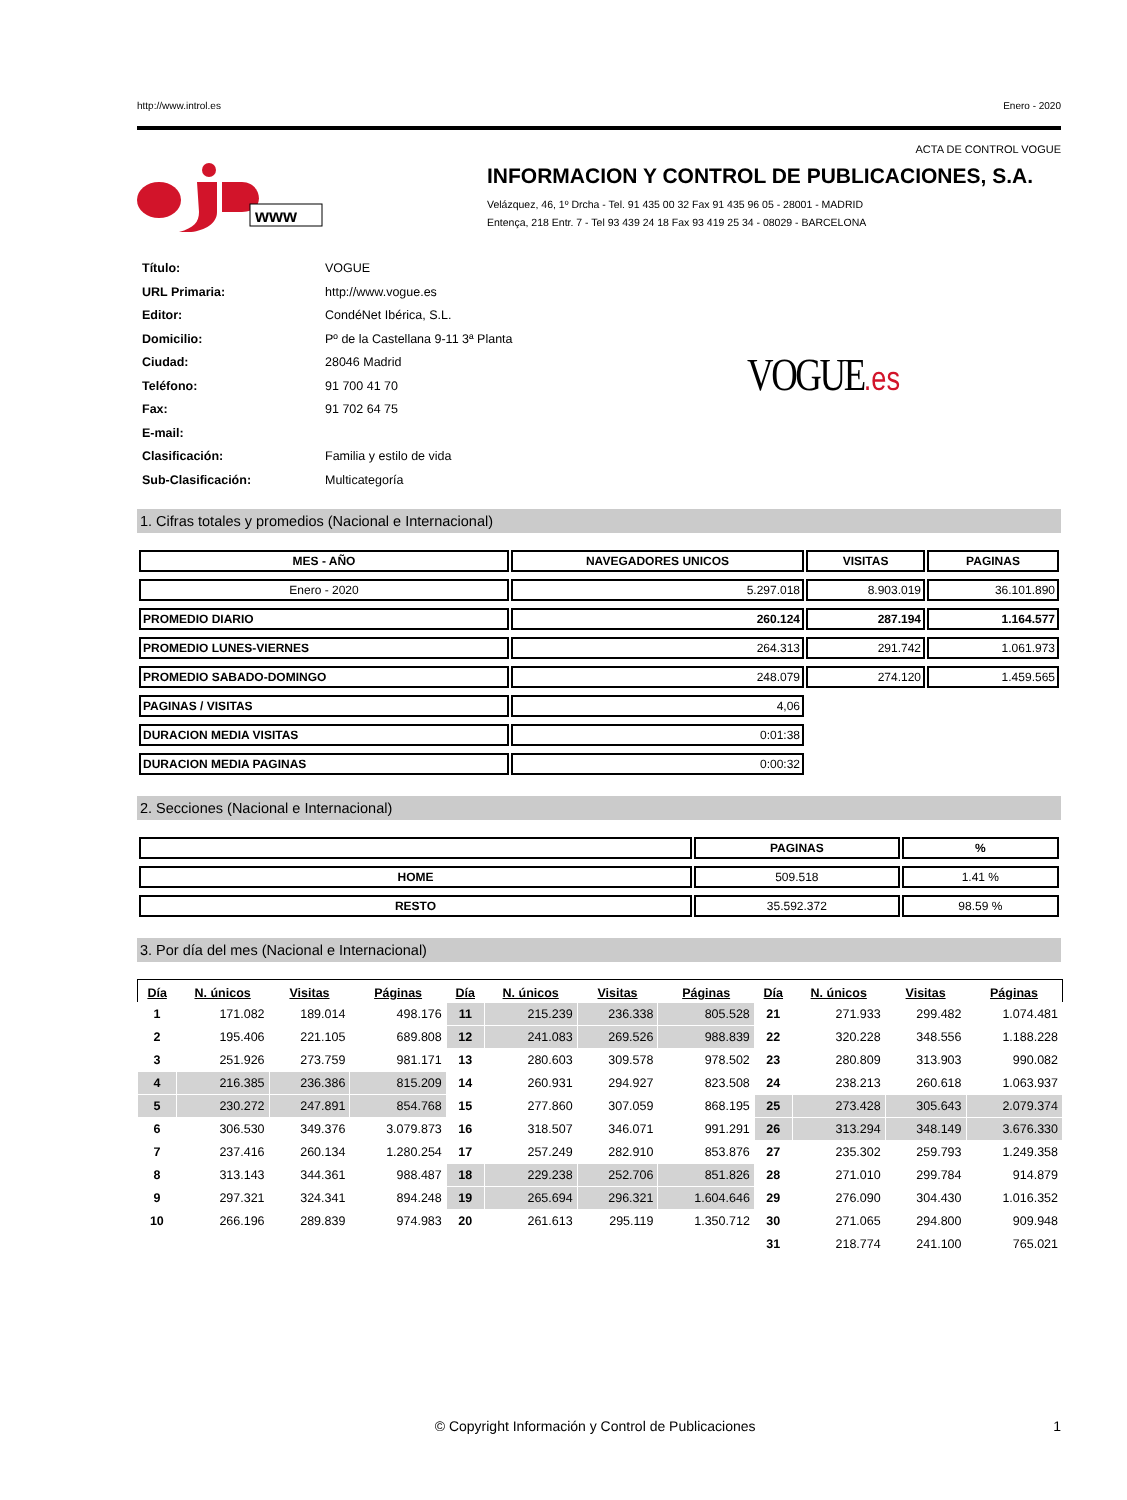http://www.introl.es Enero - 2020
ACTA DE CONTROL VOGUE
www
INFORMACION Y CONTROL DE PUBLICACIONES, S.A.
Velázquez, 46, 1º Drcha - Tel. 91 435 00 32 Fax 91 435 96 05 - 28001 - MADRID
Entença, 218 Entr. 7 - Tel 93 439 24 18 Fax 93 419 25 34 - 08029 - BARCELONA
| Título: | VOGUE |
| URL Primaria: | http://www.vogue.es |
| Editor: | CondéNet Ibérica, S.L. |
| Domicilio: | Pº de la Castellana 9-11 3ª Planta |
| Ciudad: | 28046 Madrid |
| Teléfono: | 91 700 41 70 |
| Fax: | 91 702 64 75 |
| E-mail: | |
| Clasificación: | Familia y estilo de vida |
| Sub-Clasificación: | Multicategoría |
VOGUE.es
1. Cifras totales y promedios (Nacional e Internacional)
| MES - AÑO | NAVEGADORES UNICOS | VISITAS | PAGINAS |
| --- | --- | --- | --- |
| Enero - 2020 | 5.297.018 | 8.903.019 | 36.101.890 |
| PROMEDIO DIARIO | 260.124 | 287.194 | 1.164.577 |
| PROMEDIO LUNES-VIERNES | 264.313 | 291.742 | 1.061.973 |
| PROMEDIO SABADO-DOMINGO | 248.079 | 274.120 | 1.459.565 |
| PAGINAS / VISITAS | 4,06 | | |
| DURACION MEDIA VISITAS | 0:01:38 | | |
| DURACION MEDIA PAGINAS | 0:00:32 | | |
2. Secciones (Nacional e Internacional)
| | PAGINAS | % |
| --- | --- | --- |
| HOME | 509.518 | 1.41 % |
| RESTO | 35.592.372 | 98.59 % |
3. Por día del mes (Nacional e Internacional)
| Día | N. únicos | Visitas | Páginas | Día | N. únicos | Visitas | Páginas | Día | N. únicos | Visitas | Páginas |
| --- | --- | --- | --- | --- | --- | --- | --- | --- | --- | --- | --- |
| 1 | 171.082 | 189.014 | 498.176 | 11 | 215.239 | 236.338 | 805.528 | 21 | 271.933 | 299.482 | 1.074.481 |
| 2 | 195.406 | 221.105 | 689.808 | 12 | 241.083 | 269.526 | 988.839 | 22 | 320.228 | 348.556 | 1.188.228 |
| 3 | 251.926 | 273.759 | 981.171 | 13 | 280.603 | 309.578 | 978.502 | 23 | 280.809 | 313.903 | 990.082 |
| 4 | 216.385 | 236.386 | 815.209 | 14 | 260.931 | 294.927 | 823.508 | 24 | 238.213 | 260.618 | 1.063.937 |
| 5 | 230.272 | 247.891 | 854.768 | 15 | 277.860 | 307.059 | 868.195 | 25 | 273.428 | 305.643 | 2.079.374 |
| 6 | 306.530 | 349.376 | 3.079.873 | 16 | 318.507 | 346.071 | 991.291 | 26 | 313.294 | 348.149 | 3.676.330 |
| 7 | 237.416 | 260.134 | 1.280.254 | 17 | 257.249 | 282.910 | 853.876 | 27 | 235.302 | 259.793 | 1.249.358 |
| 8 | 313.143 | 344.361 | 988.487 | 18 | 229.238 | 252.706 | 851.826 | 28 | 271.010 | 299.784 | 914.879 |
| 9 | 297.321 | 324.341 | 894.248 | 19 | 265.694 | 296.321 | 1.604.646 | 29 | 276.090 | 304.430 | 1.016.352 |
| 10 | 266.196 | 289.839 | 974.983 | 20 | 261.613 | 295.119 | 1.350.712 | 30 | 271.065 | 294.800 | 909.948 |
| | | | | | | | | 31 | 218.774 | 241.100 | 765.021 |
© Copyright Información y Control de Publicaciones 1